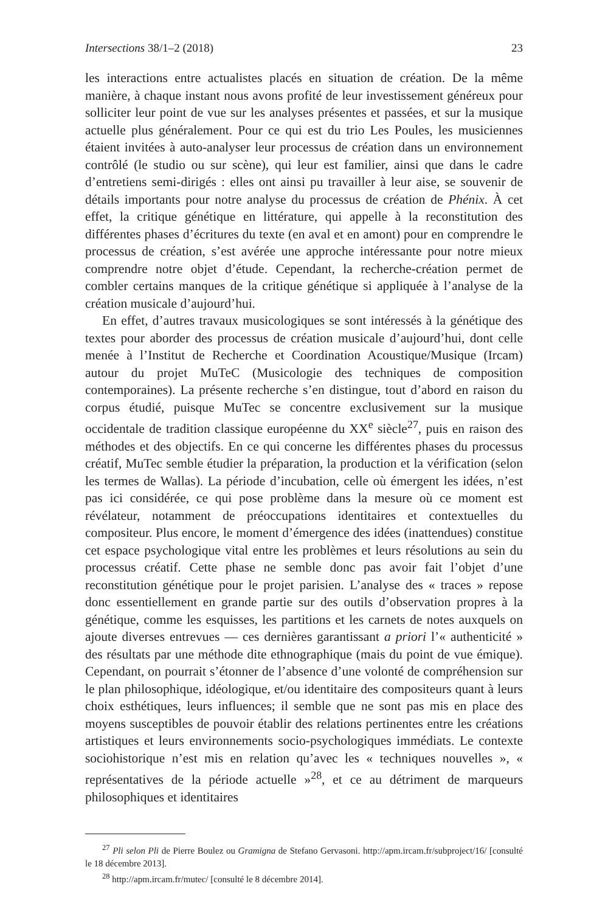Intersections 38/1–2 (2018) 23
les interactions entre actualistes placés en situation de création. De la même manière, à chaque instant nous avons profité de leur investissement généreux pour solliciter leur point de vue sur les analyses présentes et passées, et sur la musique actuelle plus généralement. Pour ce qui est du trio Les Poules, les musiciennes étaient invitées à auto-analyser leur processus de création dans un environnement contrôlé (le studio ou sur scène), qui leur est familier, ainsi que dans le cadre d’entretiens semi-dirigés : elles ont ainsi pu travailler à leur aise, se souvenir de détails importants pour notre analyse du processus de création de Phénix. À cet effet, la critique génétique en littérature, qui appelle à la reconstitution des différentes phases d’écritures du texte (en aval et en amont) pour en comprendre le processus de création, s’est avérée une approche intéressante pour notre mieux comprendre notre objet d’étude. Cependant, la recherche-création permet de combler certains manques de la critique génétique si appliquée à l’analyse de la création musicale d’aujourd’hui.
En effet, d’autres travaux musicologiques se sont intéressés à la génétique des textes pour aborder des processus de création musicale d’aujourd’hui, dont celle menée à l’Institut de Recherche et Coordination Acoustique/Musique (Ircam) autour du projet MuTeC (Musicologie des techniques de composition contemporaines). La présente recherche s’en distingue, tout d’abord en raison du corpus étudié, puisque MuTec se concentre exclusivement sur la musique occidentale de tradition classique européenne du XX<sup>e</sup> siècle<sup>27</sup>, puis en raison des méthodes et des objectifs. En ce qui concerne les différentes phases du processus créatif, MuTec semble étudier la préparation, la production et la vérification (selon les termes de Wallas). La période d’incubation, celle où émergent les idées, n’est pas ici considérée, ce qui pose problème dans la mesure où ce moment est révélateur, notamment de préoccupations identitaires et contextuelles du compositeur. Plus encore, le moment d’émergence des idées (inattendues) constitue cet espace psychologique vital entre les problèmes et leurs résolutions au sein du processus créatif. Cette phase ne semble donc pas avoir fait l’objet d’une reconstitution génétique pour le projet parisien. L’analyse des « traces » repose donc essentiellement en grande partie sur des outils d’observation propres à la génétique, comme les esquisses, les partitions et les carnets de notes auxquels on ajoute diverses entrevues — ces dernières garantissant a priori l’« authenticité » des résultats par une méthode dite ethnographique (mais du point de vue émique). Cependant, on pourrait s’étonner de l’absence d’une volonté de compréhension sur le plan philosophique, idéologique, et/ou identitaire des compositeurs quant à leurs choix esthétiques, leurs influences; il semble que ne sont pas mis en place des moyens susceptibles de pouvoir établir des relations pertinentes entre les créations artistiques et leurs environnements socio-psychologiques immédiats. Le contexte sociohistorique n’est mis en relation qu’avec les « techniques nouvelles », « représentatives de la période actuelle »<sup>28</sup>, et ce au détriment de marqueurs philosophiques et identitaires
<sup>27</sup> Pli selon Pli de Pierre Boulez ou Gramigna de Stefano Gervasoni. http://apm.ircam.fr/subproject/16/ [consulté le 18 décembre 2013].
<sup>28</sup> http://apm.ircam.fr/mutec/ [consulté le 8 décembre 2014].